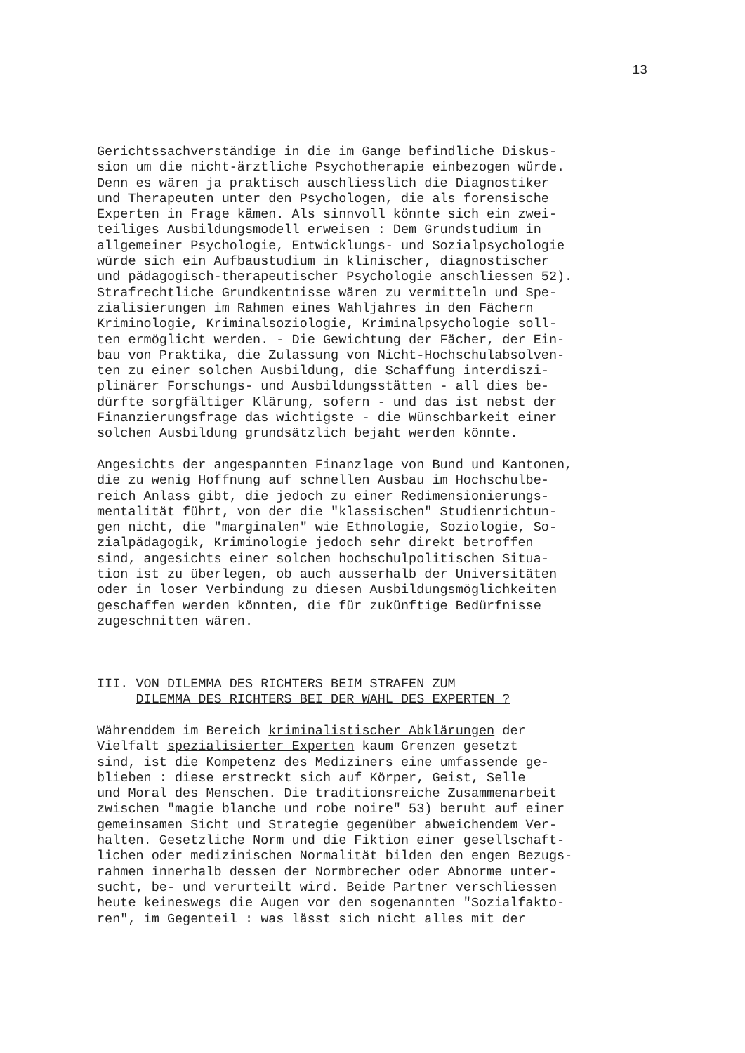13
Gerichtssachverständige in die im Gange befindliche Diskus- sion um die nicht-ärztliche Psychotherapie einbezogen würde. Denn es wären ja praktisch auschliesslich die Diagnostiker und Therapeuten unter den Psychologen, die als forensische Experten in Frage kämen. Als sinnvoll könnte sich ein zwei- teiliges Ausbildungsmodell erweisen : Dem Grundstudium in allgemeiner Psychologie, Entwicklungs- und Sozialpsychologie würde sich ein Aufbaustudium in klinischer, diagnostischer und pädagogisch-therapeutischer Psychologie anschliessen 52). Strafrechtliche Grundkentnisse wären zu vermitteln und Spe- zialisierungen im Rahmen eines Wahljahres in den Fächern Kriminologie, Kriminalsoziologie, Kriminalpsychologie soll- ten ermöglicht werden. - Die Gewichtung der Fächer, der Ein- bau von Praktika, die Zulassung von Nicht-Hochschulabsolven- ten zu einer solchen Ausbildung, die Schaffung interdiszi- plinärer Forschungs- und Ausbildungsstätten - all dies be- dürfte sorgfältiger Klärung, sofern - und das ist nebst der Finanzierungsfrage das wichtigste - die Wünschbarkeit einer solchen Ausbildung grundsätzlich bejaht werden könnte. Angesichts der angespannten Finanzlage von Bund und Kantonen, die zu wenig Hoffnung auf schnellen Ausbau im Hochschulbe- reich Anlass gibt, die jedoch zu einer Redimensionierungs- mentalität führt, von der die "klassischen" Studienrichtun- gen nicht, die "marginalen" wie Ethnologie, Soziologie, So- zialpädagogik, Kriminologie jedoch sehr direkt betroffen sind, angesichts einer solchen hochschulpolitischen Situa- tion ist zu überlegen, ob auch ausserhalb der Universitäten oder in loser Verbindung zu diesen Ausbildungsmöglichkeiten geschaffen werden könnten, die für zukünftige Bedürfnisse zugeschnitten wären. III. VON DILEMMA DES RICHTERS BEIM STRAFEN ZUM DILEMMA DES RICHTERS BEI DER WAHL DES EXPERTEN ? Währenddem im Bereich kriminalistischer Abklärungen der Vielfalt spezialisierter Experten kaum Grenzen gesetzt sind, ist die Kompetenz des Mediziners eine umfassende ge- blieben : diese erstreckt sich auf Körper, Geist, Selle und Moral des Menschen. Die traditionsreiche Zusammenarbeit zwischen "magie blanche und robe noire" 53) beruht auf einer gemeinsamen Sicht und Strategie gegenüber abweichendem Ver- halten. Gesetzliche Norm und die Fiktion einer gesellschaft- lichen oder medizinischen Normalität bilden den engen Bezugs- rahmen innerhalb dessen der Normbrecher oder Abnorme unter- sucht, be- und verurteilt wird. Beide Partner verschliessen heute keineswegs die Augen vor den sogenannten "Sozialfakto- ren", im Gegenteil : was lässt sich nicht alles mit der